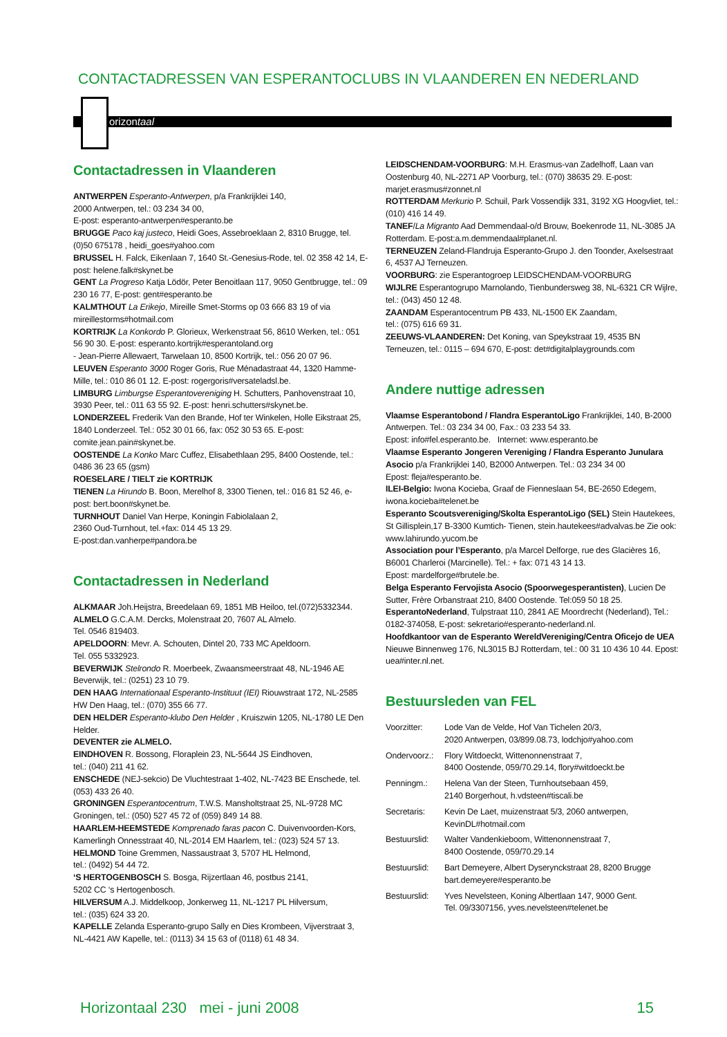CONTACTADRESSEN VAN ESPERANTOCLUBS IN VLAANDEREN EN NEDERLAND
orizontaal
Contactadressen in Vlaanderen
ANTWERPEN Esperanto-Antwerpen, p/a Frankrijklei 140,
2000 Antwerpen, tel.: 03 234 34 00,
E-post: esperanto-antwerpen#esperanto.be
BRUGGE Paco kaj justeco, Heidi Goes, Assebroeklaan 2, 8310 Brugge, tel. (0)50 675178 , heidi_goes#yahoo.com
BRUSSEL H. Falck, Eikenlaan 7, 1640 St.-Genesius-Rode, tel. 02 358 42 14, E-post: helene.falk#skynet.be
GENT La Progreso Katja Lödör, Peter Benoitlaan 117, 9050 Gentbrugge, tel.: 09 230 16 77, E-post: gent#esperanto.be
KALMTHOUT La Erikejo, Mireille Smet-Storms op 03 666 83 19 of via mireillestorms#hotmail.com
KORTRIJK La Konkordo P. Glorieux, Werkenstraat 56, 8610 Werken, tel.: 051 56 90 30. E-post: esperanto.kortrijk#esperantoland.org
- Jean-Pierre Allewaert, Tarwelaan 10, 8500 Kortrijk, tel.: 056 20 07 96.
LEUVEN Esperanto 3000 Roger Goris, Rue Ménadastraat 44, 1320 Hamme-Mille, tel.: 010 86 01 12. E-post: rogergoris#versateladsl.be.
LIMBURG Limburgse Esperantovereniging H. Schutters, Panhovenstraat 10, 3930 Peer, tel.: 011 63 55 92. E-post: henri.schutters#skynet.be.
LONDERZEEL Frederik Van den Brande, Hof ter Winkelen, Holle Eikstraat 25, 1840 Londerzeel. Tel.: 052 30 01 66, fax: 052 30 53 65. E-post: comite.jean.pain#skynet.be.
OOSTENDE La Konko Marc Cuffez, Elisabethlaan 295, 8400 Oostende, tel.: 0486 36 23 65 (gsm)
ROESELARE / TIELT zie KORTRIJK
TIENEN La Hirundo B. Boon, Merelhof 8, 3300 Tienen, tel.: 016 81 52 46, e-post: bert.boon#skynet.be.
TURNHOUT Daniel Van Herpe, Koningin Fabiolalaan 2,
2360 Oud-Turnhout, tel.+fax: 014 45 13 29.
E-post:dan.vanherpe#pandora.be
Contactadressen in Nederland
ALKMAAR Joh.Heijstra, Breedelaan 69, 1851 MB Heiloo, tel.(072)5332344.
ALMELO G.C.A.M. Dercks, Molenstraat 20, 7607 AL Almelo.
Tel. 0546 819403.
APELDOORN: Mevr. A. Schouten, Dintel 20, 733 MC Apeldoorn.
Tel. 055 5332923.
BEVERWIJK Stelrondo R. Moerbeek, Zwaansmeerstraat 48, NL-1946 AE Beverwijk, tel.: (0251) 23 10 79.
DEN HAAG Internationaal Esperanto-Instituut (IEI) Riouwstraat 172, NL-2585 HW Den Haag, tel.: (070) 355 66 77.
DEN HELDER Esperanto-klubo Den Helder , Kruiszwin 1205, NL-1780 LE Den Helder.
DEVENTER zie ALMELO.
EINDHOVEN R. Bossong, Floraplein 23, NL-5644 JS Eindhoven,
tel.: (040) 211 41 62.
ENSCHEDE (NEJ-sekcio) De Vluchtestraat 1-402, NL-7423 BE Enschede, tel. (053) 433 26 40.
GRONINGEN Esperantocentrum, T.W.S. Mansholtstraat 25, NL-9728 MC Groningen, tel.: (050) 527 45 72 of (059) 849 14 88.
HAARLEM-HEEMSTEDE Komprenado faras pacon C. Duivenvoorden-Kors, Kamerlingh Onnesstraat 40, NL-2014 EM Haarlem, tel.: (023) 524 57 13.
HELMOND Toine Gremmen, Nassaustraat 3, 5707 HL Helmond,
tel.: (0492) 54 44 72.
‘S HERTOGENBOSCH S. Bosga, Rijzertlaan 46, postbus 2141,
5202 CC ‘s Hertogenbosch.
HILVERSUM A.J. Middelkoop, Jonkerweg 11, NL-1217 PL Hilversum,
tel.: (035) 624 33 20.
KAPELLE Zelanda Esperanto-grupo Sally en Dies Krombeen, Vijverstraat 3, NL-4421 AW Kapelle, tel.: (0113) 34 15 63 of (0118) 61 48 34.
LEIDSCHENDAM-VOORBURG: M.H. Erasmus-van Zadelhoff, Laan van Oostenburg 40, NL-2271 AP Voorburg, tel.: (070) 38635 29. E-post: marjet.erasmus#zonnet.nl
ROTTERDAM Merkurio P. Schuil, Park Vossendijk 331, 3192 XG Hoogvliet, tel.: (010) 416 14 49.
TANEF/La Migranto Aad Demmendaal-o/d Brouw, Boekenrode 11, NL-3085 JA Rotterdam. E-post:a.m.demmendaal#planet.nl.
TERNEUZEN Zeland-Flandruja Esperanto-Grupo J. den Toonder, Axelsestraat 6, 4537 AJ Terneuzen.
VOORBURG: zie Esperantogroep LEIDSCHENDAM-VOORBURG
WIJLRE Esperantogrupo Marnolando, Tienbundersweg 38, NL-6321 CR Wijlre, tel.: (043) 450 12 48.
ZAANDAM Esperantocentrum PB 433, NL-1500 EK Zaandam,
tel.: (075) 616 69 31.
ZEEUWS-VLAANDEREN: Det Koning, van Speykstraat 19, 4535 BN Terneuzen, tel.: 0115 – 694 670, E-post: det#digitalplaygrounds.com
Andere nuttige adressen
Vlaamse Esperantobond / Flandra EsperantoLigo Frankrijklei, 140, B-2000 Antwerpen. Tel.: 03 234 34 00, Fax.: 03 233 54 33.
Epost: info#fel.esperanto.be. Internet: www.esperanto.be
Vlaamse Esperanto Jongeren Vereniging / Flandra Esperanto Junulara Asocio p/a Frankrijklei 140, B2000 Antwerpen. Tel.: 03 234 34 00
Epost: fleja#esperanto.be.
ILEI-Belgio: Iwona Kocieba, Graaf de Fienneslaan 54, BE-2650 Edegem, iwona.kocieba#telenet.be
Esperanto Scoutsvereniging/Skolta EsperantoLigo (SEL) Stein Hautekees, St Gillisplein,17 B-3300 Kumtich- Tienen, stein.hautekees#advalvas.be Zie ook: www.lahirundo.yucom.be
Association pour l’Esperanto, p/a Marcel Delforge, rue des Glacières 16, B6001 Charleroi (Marcinelle). Tel.: + fax: 071 43 14 13.
Epost: mardelforge#brutele.be.
Belga Esperanto Fervojista Asocio (Spoorwegesperantisten), Lucien De Sutter, Frère Orbanstraat 210, 8400 Oostende. Tel:059 50 18 25.
EsperantoNederland, Tulpstraat 110, 2841 AE Moordrecht (Nederland), Tel.: 0182-374058, E-post: sekretario#esperanto-nederland.nl.
Hoofdkantoor van de Esperanto WereldVereniging/Centra Oficejo de UEA Nieuwe Binnenweg 176, NL3015 BJ Rotterdam, tel.: 00 31 10 436 10 44. Epost: uea#inter.nl.net.
Bestuursleden van FEL
| Voorzitter: | Lode Van de Velde, Hof Van Tichelen 20/3, 2020 Antwerpen, 03/899.08.73, lodchjo#yahoo.com |
| Ondervoorz.: | Flory Witdoeckt, Wittenonnenstraat 7, 8400 Oostende, 059/70.29.14, flory#witdoeckt.be |
| Penningm.: | Helena Van der Steen, Turnhoutsebaan 459, 2140 Borgerhout, h.vdsteen#tiscali.be |
| Secretaris: | Kevin De Laet, muizenstraat 5/3, 2060 antwerpen, KevinDL#hotmail.com |
| Bestuurslid: | Walter Vandenkieboom, Wittenonnenstraat 7, 8400 Oostende, 059/70.29.14 |
| Bestuurslid: | Bart Demeyere, Albert Dyserynckstraat 28, 8200 Brugge bart.demeyere#esperanto.be |
| Bestuurslid: | Yves Nevelsteen, Koning Albertlaan 147, 9000 Gent. Tel. 09/3307156, yves.nevelsteen#telenet.be |
Horizontaal 230 mei - juni 2008 15